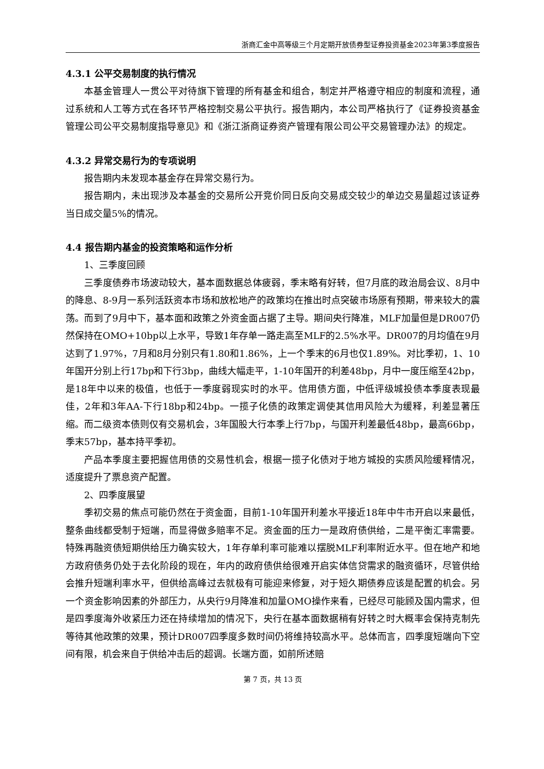浙商汇金中高等级三个月定期开放债券型证券投资基金2023年第3季度报告
4.3.1 公平交易制度的执行情况
本基金管理人一贯公平对待旗下管理的所有基金和组合，制定并严格遵守相应的制度和流程，通过系统和人工等方式在各环节严格控制交易公平执行。报告期内，本公司严格执行了《证券投资基金管理公司公平交易制度指导意见》和《浙江浙商证券资产管理有限公司公平交易管理办法》的规定。
4.3.2 异常交易行为的专项说明
报告期内未发现本基金存在异常交易行为。
报告期内，未出现涉及本基金的交易所公开竞价同日反向交易成交较少的单边交易量超过该证券当日成交量5%的情况。
4.4 报告期内基金的投资策略和运作分析
1、三季度回顾
三季度债券市场波动较大，基本面数据总体疲弱，季末略有好转，但7月底的政治局会议、8月中的降息、8-9月一系列活跃资本市场和放松地产的政策均在推出时点突破市场原有预期，带来较大的震荡。而到了9月中下，基本面和政策之外资金面占据了主导。期间央行降准，MLF加量但是DR007仍然保持在OMO+10bp以上水平，导致1年存单一路走高至MLF的2.5%水平。DR007的月均值在9月达到了1.97%，7月和8月分别只有1.80和1.86%，上一个季末的6月也仅1.89%。对比季初，1、10年国开分别上行17bp和下行3bp，曲线大幅走平，1-10年国开的利差48bp，月中一度压缩至42bp，是18年中以来的极值，也低于一季度弱现实时的水平。信用债方面，中低评级城投债本季度表现最佳，2年和3年AA-下行18bp和24bp。一揽子化债的政策定调使其信用风险大为缓释，利差显著压缩。而二级资本债则仅有交易机会，3年国股大行本季上行7bp，与国开利差最低48bp，最高66bp，季末57bp，基本持平季初。
产品本季度主要把握信用债的交易性机会，根据一揽子化债对于地方城投的实质风险缓释情况，适度提升了票息资产配置。
2、四季度展望
季初交易的焦点可能仍然在于资金面，目前1-10年国开利差水平接近18年中牛市开启以来最低，整条曲线都受制于短端，而显得做多赔率不足。资金面的压力一是政府债供给，二是平衡汇率需要。特殊再融资债短期供给压力确实较大，1年存单利率可能难以摆脱MLF利率附近水平。但在地产和地方政府债务仍处于去化阶段的现在，年内的政府债供给很难开启实体信贷需求的融资循环，尽管供给会推升短端利率水平，但供给高峰过去就极有可能迎来修复，对于短久期债券应该是配置的机会。另一个资金影响因素的外部压力，从央行9月降准和加量OMO操作来看，已经尽可能顾及国内需求，但是四季度海外收紧压力还在持续增加的情况下，央行在基本面数据稍有好转之时大概率会保持克制先等待其他政策的效果，预计DR007四季度多数时间仍将维持较高水平。总体而言，四季度短端向下空间有限，机会来自于供给冲击后的超调。长端方面，如前所述赔
第 7 页，共 13 页